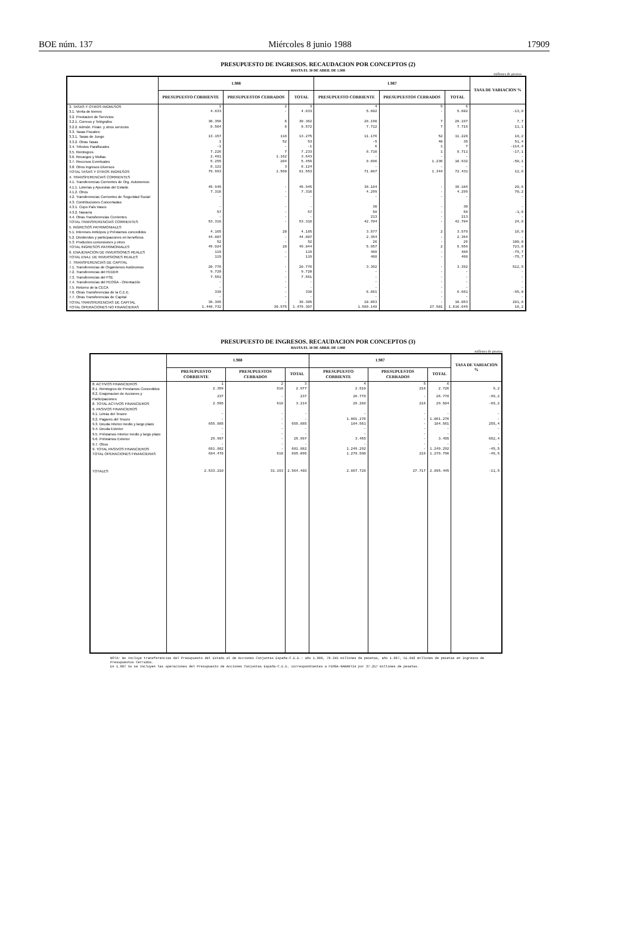BOE núm. 137 Miércoles 8 junio 1988 17909
PRESUPUESTO DE INGRESOS. RECAUDACION POR CONCEPTOS (2)
HASTA EL 30 DE ABRIL DE 1.988
millones de pesetas
| | 1.988 | | | 1.987 | | | TASA DE VARIACION % |
| --- | --- | --- | --- | --- | --- | --- | --- |
| | PRESUPUESTO CORRIENTE | PRESUPUESTOS CERRADOS | TOTAL | PRESUPUESTO CORRIENTE | PRESUPUESTOS CERRADOS | TOTAL | |
| 3. TASAS Y OTROS INGRESOS | 1 | 2 | 3 | 4 | 5 | 6 | |
| 3.1. Venta de bienes | 4.833 | - | 4.833 | 5.602 | - | 5.602 | -13,8 |
| 3.2. Prestacion de Servicios: | | | | | | | |
| 3.2.1. Correos y Telégrafos | 30.356 | 6 | 30.362 | 28.190 | 7 | 28.197 | 7,7 |
| 3.2.2. Admón. Finan. y otros servicios | 8.564 | 8 | 8.572 | 7.712 | 7 | 7.719 | 11,1 |
| 3.3. Tasas Fiscales: | | | | | | | |
| 3.3.1. Tasas de Juego | 13.157 | 118 | 13.275 | 11.176 | 52 | 11.228 | 18,2 |
| 3.3.2. Otras Tasas | 1 | 52 | 53 | -5 | 40 | 35 | 51,4 |
| 3.4. Tributos Parafiscales | -1 | - | -1 | 6 | 1 | 7 | -114,4 |
| 3.5. Reintegros | 7.226 | 7 | 7.233 | 8.710 | 1 | 8.711 | -17,1 |
| 3.6. Recargos y Multas | 2.481 | 1.162 | 3.643 | - | - | - | - |
| 3.7. Recursos Eventuales | 5.255 | 204 | 5.459 | 9.696 | 1.236 | 10.932 | -50,1 |
| 3.8. Otros ingresos Diversos | 8.121 | 3 | 8.124 | - | - | - | - |
| TOTAL TASAS Y OTROS INGRESOS | 79.993 | 1.560 | 81.553 | 71.087 | 1.344 | 72.431 | 12,6 |
| 4. TRANSFERENCIAS CORRIENTES | | | | | | | |
| 4.1. Transferencias Corrientes de Org. Autonomos: | | | | | | | |
| 4.1.1. Loterias y Apuestas del Estado | 45.945 | - | 45.945 | 38.104 | - | 38.104 | 20,6 |
| 4.1.2. Otros | 7.316 | - | 7.316 | 4.299 | - | 4.299 | 70,2 |
| 4.2. Transferencias Corrientes de Seguridad Social | - | - | - | - | - | - | - |
| 4.3. Contribuciones Concertadas: | | | | | | | |
| 4.3.1. Cupo País Vasco | - | - | - | 30 | - | 30 | - |
| 4.3.2. Navarra | 57 | - | 57 | 58 | - | 58 | -1,6 |
| 4.4. Otras Transferencias Corrientes | - | - | - | 213 | - | 213 | - |
| TOTAL TRANSFERENCIAS CORRIENTES | 53.318 | - | 53.318 | 42.704 | - | 42.704 | 24,8 |
| 5. INGRESOS PATRIMONIALES | | | | | | | |
| 5.1. Intereses Anticipos y Préstamos concedidos | 4.165 | 20 | 4.185 | 3.577 | 2 | 3.579 | 16,9 |
| 5.2. Dividendos y participaciones en beneficios | 44.807 | - | 44.807 | 2.354 | - | 2.354 | - |
| 5.3. Productos concesiones y otros | 52 | - | 52 | 26 | - | 26 | 100,0 |
| TOTAL INGRESOS PATRIMONIALES | 49.024 | 20 | 49.044 | 5.957 | 2 | 5.959 | 723,0 |
| 6. ENAJENACION DE INVERSIONES REALES | 119 | - | 119 | 488 | - | 488 | -75,7 |
| TOTAL ENAJ. DE INVERSIONES REALES | 119 | - | 119 | 488 | - | 488 | -75,7 |
| 7. TRANSFERENCIAS DE CAPITAL | | | | | | | |
| 7.1. Transferencias de Organismos Autónomos | 20.776 | - | 20.776 | 3.392 | - | 3.392 | 512,5 |
| 7.2. Transferencias del FEDER | 9.720 | - | 9.720 | - | - | - | - |
| 7.3. Transferencias del FSE | 7.551 | - | 7.551 | - | - | - | - |
| 7.4. Transferencias del FEOGA - Orientación | - | - | - | - | - | - | - |
| 7.5. Retorno de la CECA | - | - | - | - | - | - | - |
| 7.6. Otras Transferencias de la C.E.E. | 338 | - | 338 | 6.661 | - | 6.661 | -95,0 |
| 7.7. Otras Transferencias de Capital | - | - | - | - | - | - | - |
| TOTAL TRANSFERENCIAS DE CAPITAL | 38.385 | - | 38.385 | 10.053 | - | 10.053 | 281,8 |
| TOTAL OPERACIONES NO FINANCIERAS | 1.448.732 | 30.575 | 1.479.307 | 1.589.148 | 27.501 | 1.616.649 | 16,2 |
PRESUPUESTO DE INGRESOS. RECAUDACION POR CONCEPTOS (3)
HASTA EL 30 DE ABRIL DE 1.988
millones de pesetas
| | 1.988 | | | 1.987 | | | TASA DE VARIACION % |
| --- | --- | --- | --- | --- | --- | --- | --- |
| | PRESUPUESTO CORRIENTE | PRESUPUESTOS CERRADOS | TOTAL | PRESUPUESTO CORRIENTE | PRESUPUESTOS CERRADOS | TOTAL | |
| 8. ACTIVOS FINANCIEROS | 1 | 2 | 3 | 4 | 5 | 6 | |
| 8.1. Reintegros de Prestamos Concedidos | 2.359 | 618 | 2.977 | 2.510 | 216 | 2.726 | 9,2 |
| 8.2. Enajenacion de Acciones y Participaciones | 237 | - | 237 | 26.778 | - | 26.778 | -99,2 |
| 8. TOTAL ACTIVOS FINANCIEROS | 2.596 | 618 | 3.214 | 29.288 | 216 | 29.504 | -89,2 |
| 9. PASIVOS FINANCIEROS | | | | | | | |
| 9.1. Letras del Tesoro | - | - | - | - | - | - | - |
| 9.2. Pagares del Tesoro | - | - | - | 1.061.276 | - | 1.061.276 | - |
| 9.3. Deuda Interior medio y largo plazo | 655.885 | - | 655.885 | 184.561 | - | 184.561 | 255,4 |
| 9.4. Deuda Exterior | - | - | - | - | - | - | - |
| 9.5. Préstamos Interior medio y largo plazo | - | - | - | - | - | - | - |
| 9.6. Préstamos Exterior | 25.997 | - | 25.997 | 3.455 | - | 3.455 | 652,4 |
| 9.7. Otros | - | - | - | - | - | - | - |
| 9. TOTAL PASIVOS FINANCIEROS | 681.882 | - | 681.882 | 1.249.292 | - | 1.249.292 | -45,5 |
| TOTAL OPERACIONES FINANCIERAS | 684.478 | 618 | 685.096 | 1.278.580 | 216 | 1.278.796 | -46,5 |
| TOTALES | 2.533.210 | 31.193 | 2.564.403 | 2.867.728 | 27.717 | 2.895.445 | -11,5 |
NOTA: No incluye transferencias del Presupuesto del Estado al de Acciones Conjuntas España-C.E.E.: año 1.988, 78.345 millones de pesetas, año 1.987, 51.942 millones de pesetas en Ingresos de Presupuestos Cerrados.
En 1.987 no se incluyen las operaciones del Presupuesto de Acciones Conjuntas España-C.E.E. correspondientes a FEOGA-GARANTIA por 37.217 millones de pesetas.